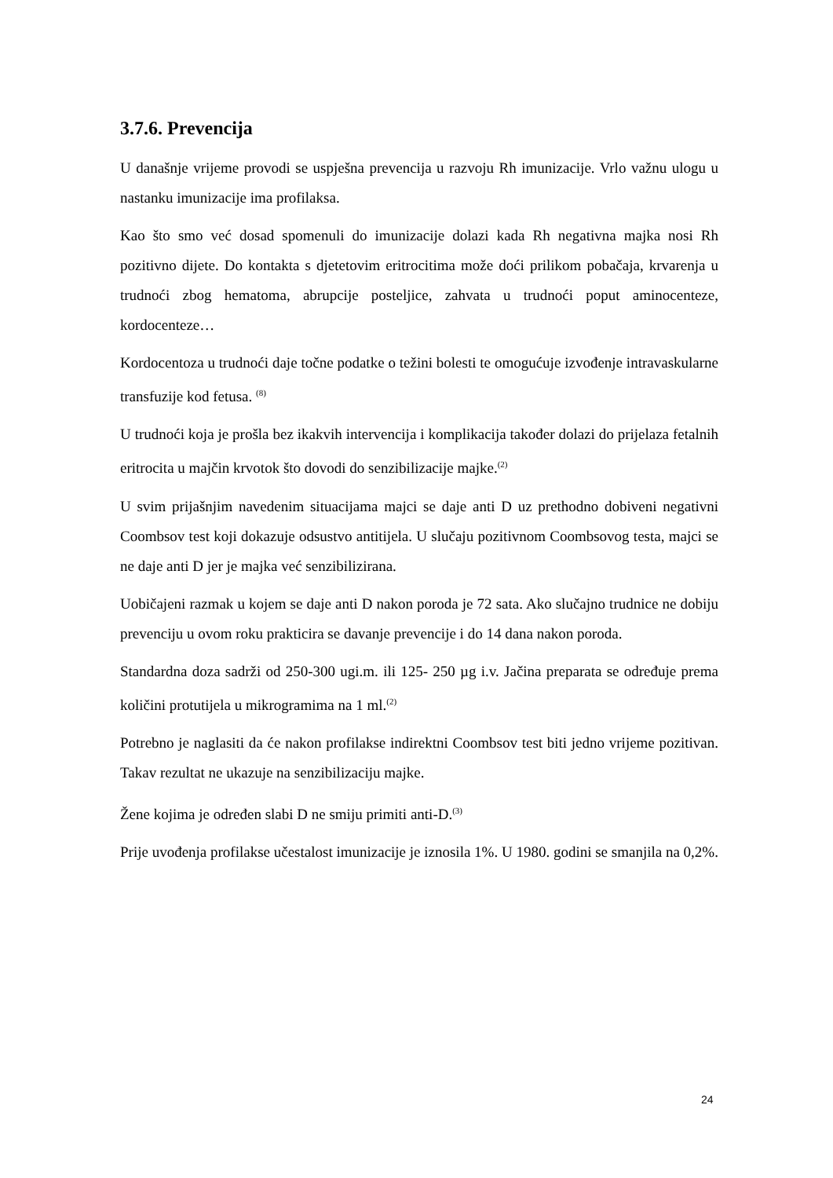3.7.6. Prevencija
U današnje vrijeme provodi se uspješna prevencija u razvoju Rh imunizacije. Vrlo važnu ulogu u nastanku imunizacije ima profilaksa.
Kao što smo već dosad spomenuli do imunizacije dolazi kada Rh negativna majka nosi Rh pozitivno dijete. Do kontakta s djetetovim eritrocitima može doći prilikom pobačaja, krvarenja u trudnoći zbog hematoma, abrupcije posteljice, zahvata u trudnoći poput aminocenteze, kordocenteze…
Kordocentoza u trudnoći daje točne podatke o težini bolesti te omogućuje izvođenje intravaskularne transfuzije kod fetusa. <sup>(8)</sup>
U trudnoći koja je prošla bez ikakvih intervencija i komplikacija također dolazi do prijelaza fetalnih eritrocita u majčin krvotok što dovodi do senzibilizacije majke.<sup>(2)</sup>
U svim prijašnjim navedenim situacijama majci se daje anti D uz prethodno dobiveni negativni Coombsov test koji dokazuje odsustvo antitijela. U slučaju pozitivnom Coombsovog testa, majci se ne daje anti D jer je majka već senzibilizirana.
Uobičajeni razmak u kojem se daje anti D nakon poroda je 72 sata. Ako slučajno trudnice ne dobiju prevenciju u ovom roku prakticira se davanje prevencije i do 14 dana nakon poroda.
Standardna doza sadrži od 250-300 ugi.m. ili 125- 250 µg i.v. Jačina preparata se određuje prema količini protutijela u mikrogramima na 1 ml.<sup>(2)</sup>
Potrebno je naglasiti da će nakon profilakse indirektni Coombsov test biti jedno vrijeme pozitivan. Takav rezultat ne ukazuje na senzibilizaciju majke.
Žene kojima je određen slabi D ne smiju primiti anti-D.<sup>(3)</sup>
Prije uvođenja profilakse učestalost imunizacije je iznosila 1%. U 1980. godini se smanjila na 0,2%.
24